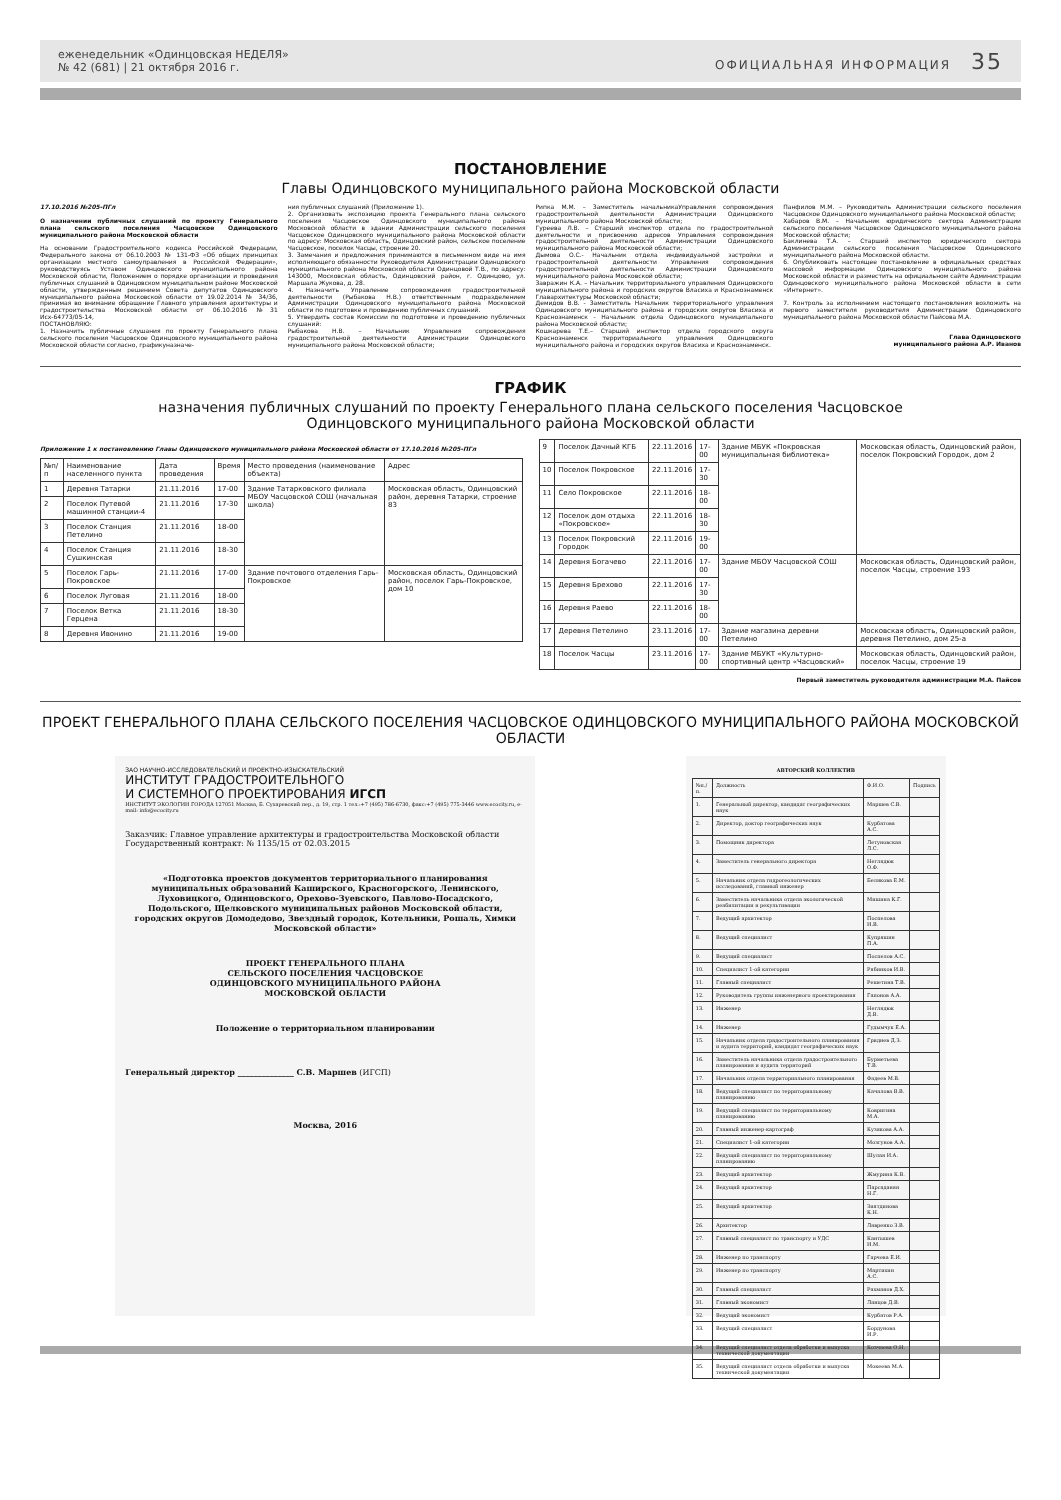еженедельник «Одинцовская НЕДЕЛЯ»
№ 42 (681) | 21 октября 2016 г.
ОФИЦИАЛЬНАЯ ИНФОРМАЦИЯ 35
ПОСТАНОВЛЕНИЕ
Главы Одинцовского муниципального района Московской области
17.10.2016 №205-ПГл
О назначении публичных слушаний по проекту Генерального плана сельского поселения Часцовское Одинцовского муниципального района Московской области
На основании Градостроительного кодекса Российской Федерации, Федерального закона от 06.10.2003 № 131-ФЗ «Об общих принципах организации местного самоуправления в Российской Федерации», руководствуясь Уставом Одинцовского муниципального района Московской области, Положением о порядке организации и проведения публичных слушаний в Одинцовском муниципальном районе Московской области, утвержденным решением Совета депутатов Одинцовского муниципального района Московской области от 19.02.2014 № 34/36, принимая во внимание обращение Главного управления архитектуры и градостроительства Московской области от 06.10.2016 №31 Исх-64773/05-14,
ПОСТАНОВЛЯЮ:
1. Назначить публичные слушания по проекту Генерального плана сельского поселения Часцовское Одинцовского муниципального района Московской области согласно, графикуназначе-
ния публичных слушаний (Приложение 1).
2. Организовать экспозицию проекта Генерального плана сельского поселения Часцовское Одинцовского муниципального района Московской области в здании Администрации сельского поселения Часцовское Одинцовского муниципального района Московской области по адресу: Московская область, Одинцовский район, сельское поселение Часцовское, поселок Часцы, строение 20.
3. Замечания и предложения принимаются в письменном виде на имя исполняющего обязанности Руководителя Администрации Одинцовского муниципального района Московской области Одинцовой Т.В., по адресу: 143000, Московская область, Одинцовский район, г. Одинцово, ул. Маршала Жукова, д. 28.
4. Назначить Управление сопровождения градостроительной деятельности (Рыбакова Н.В.) ответственным подразделением Администрации Одинцовского муниципального района Московской области по подготовке и проведению публичных слушаний.
5. Утвердить состав Комиссии по подготовке и проведению публичных слушаний:
Рыбакова Н.В. – Начальник Управления сопровождения градостроительной деятельности Администрации Одинцовского муниципального района Московской области;
Рипка М.М. – Заместитель начальникаУправления сопровождения градостроительной деятельности Администрации Одинцовского муниципального района Московской области;
Гуреева Л.В. – Старший инспектор отдела по градостроительной деятельности и присвоению адресов Управления сопровождения градостроительной деятельности Администрации Одинцовского муниципального района Московской области;
Дымова О.С.- Начальник отдела индивидуальной застройки и градостроительной деятельности Управления сопровождения градостроительной деятельности Администрации Одинцовского муниципального района Московской области;
Завражин К.А. – Начальник территориального управления Одинцовского муниципального района и городских округов Власиха и Краснознаменск Главархитектуры Московской области;
Демидов В.В. - Заместитель Начальник территориального управления Одинцовского муниципального района и городских округов Власиха и Краснознаменск - Начальник отдела Одинцовского муниципального района Московской области;
Кошкарева Т.Е.– Старший инспектор отдела городского округа Краснознаменск территориального управления Одинцовского муниципального района и городских округов Власиха и Краснознаменск.
Панфилов М.М. – Руководитель Администрации сельского поселения Часцовское Одинцовского муниципального района Московской области;
Хабаров В.М. – Начальник юридического сектора Администрации сельского поселения Часцовское Одинцовского муниципального района Московской области;
Баклинева Т.А. – Старший инспектор юридического сектора Администрации сельского поселения Часцовское Одинцовского муниципального района Московской области.
6. Опубликовать настоящее постановление в официальных средствах массовой информации Одинцовского муниципального района Московской области и разместить на официальном сайте Администрации Одинцовского муниципального района Московской области в сети «Интернет».
7. Контроль за исполнением настоящего постановления возложить на первого заместителя руководителя Администрации Одинцовского муниципального района Московской области Пайсова М.А.
Глава Одинцовского
муниципального района А.Р. Иванов
ГРАФИК
назначения публичных слушаний по проекту Генерального плана сельского поселения Часцовское
Одинцовского муниципального района Московской области
Приложение 1 к постановлению Главы Одинцовского муниципального района Московской области от 17.10.2016 №205-ПГл
| №п/п | Наименование населенного пункта | Дата проведения | Время | Место проведения (наименование объекта) | Адрес |
| --- | --- | --- | --- | --- | --- |
| 1 | Деревня Татарки | 21.11.2016 | 17-00 | Здание Татарковского филиала МБОУ Часцовской СОШ (начальная школа) | Московская область, Одинцовский район, деревня Татарки, строение 83 |
| 2 | Поселок Путевой машинной станции-4 | 21.11.2016 | 17-30 | | |
| 3 | Поселок Станция Петелино | 21.11.2016 | 18-00 | | |
| 4 | Поселок Станция Сушкинская | 21.11.2016 | 18-30 | | |
| 5 | Поселок Гарь-Покровское | 21.11.2016 | 17-00 | Здание почтового отделения Гарь-Покровское | Московская область, Одинцовский район, поселок Гарь-Покровское, дом 10 |
| 6 | Поселок Луговая | 21.11.2016 | 18-00 | | |
| 7 | Поселок Ветка Герцена | 21.11.2016 | 18-30 | | |
| 8 | Деревня Ивонино | 21.11.2016 | 19-00 | | |
| 9 | Поселок Дачный КГБ | 22.11.2016 | 17-00 | Здание МБУК «Покровская муниципальная библиотека» | Московская область, Одинцовский район, поселок Покровский Городок, дом 2 |
| 10 | Поселок Покровское | 22.11.2016 | 17-30 | | |
| 11 | Село Покровское | 22.11.2016 | 18-00 | | |
| 12 | Поселок дом отдыха «Покровское» | 22.11.2016 | 18-30 | | |
| 13 | Поселок Покровский Городок | 22.11.2016 | 19-00 | | |
| 14 | Деревня Богачево | 22.11.2016 | 17-00 | Здание МБОУ Часцовской СОШ | Московская область, Одинцовский район, поселок Часцы, строение 193 |
| 15 | Деревня Брехово | 22.11.2016 | 17-30 | | |
| 16 | Деревня Раево | 22.11.2016 | 18-00 | | |
| 17 | Деревня Петелино | 23.11.2016 | 17-00 | Здание магазина деревни Петелино | Московская область, Одинцовский район, деревня Петелино, дом 25-а |
| 18 | Поселок Часцы | 23.11.2016 | 17-00 | Здание МБУКТ «Культурно-спортивный центр «Часцовский» | Московская область, Одинцовский район, поселок Часцы, строение 19 |
Первый заместитель руководителя администрации М.А. Пайсов
ПРОЕКТ ГЕНЕРАЛЬНОГО ПЛАНА СЕЛЬСКОГО ПОСЕЛЕНИЯ ЧАСЦОВСКОЕ ОДИНЦОВСКОГО МУНИЦИПАЛЬНОГО РАЙОНА МОСКОВСКОЙ ОБЛАСТИ
ЗАО НАУЧНО-ИССЛЕДОВАТЕЛЬСКИЙ И ПРОЕКТНО-ИЗЫСКАТЕЛЬСКИЙ
ИНСТИТУТ ГРАДОСТРОИТЕЛЬНОГО
И СИСТЕМНОГО ПРОЕКТИРОВАНИЯ ИГСП
ИНСТИТУТ ЭКОЛОГИИ ГОРОДА 127051 Москва, Б. Сухаревский пер., д. 19, стр. 1 тел.:+7 (495) 786-6730, факс:+7 (495) 775-3446 www.ecocity.ru, e-mail: info@ecocity.ru
Заказчик: Главное управление архитектуры и градостроительства Московской области Государственный контракт: № 1135/15 от 02.03.2015
«Подготовка проектов документов территориального планирования муниципальных образований Каширского, Красногорского, Ленинского, Луховицкого, Одинцовского, Орехово-Зуевского, Павлово-Посадского, Подольского, Щелковского муниципальных районов Московской области, городских округов Домодедово, Звездный городок, Котельники, Рошаль, Химки Московской области»
ПРОЕКТ ГЕНЕРАЛЬНОГО ПЛАНА
СЕЛЬСКОГО ПОСЕЛЕНИЯ ЧАСЦОВСКОЕ
ОДИНЦОВСКОГО МУНИЦИПАЛЬНОГО РАЙОНА
МОСКОВСКОЙ ОБЛАСТИ
Положение о территориальном планировании
Генеральный директор ______________ С.В. Маршев (ИГСП)
Москва, 2016
АВТОРСКИЙ КОЛЛЕКТИВ
| №п./п. | Должность | Ф.И.О. | Подпись |
| --- | --- | --- | --- |
| 1. | Генеральный директор, кандидат географических наук | Маршев С.В. | |
| 2. | Директор, доктор географических наук | Курбатова А.С. | |
| 3. | Помощник директора | Летуновская Л.С. | |
| 4. | Заместитель генерального директора | Неглядюк О.Ф. | |
| 5. | Начальник отдела гидрогеологических исследований, главный инженер | Белякова Е.М. | |
| 6. | Заместитель начальника отдела экологической реабилитации и рекультивации | Мишина К.Г. | |
| 7. | Ведущий архитектор | Поспелова И.В. | |
| 8. | Ведущий специалист | Купряшин П.А. | |
| 9. | Ведущий специалист | Поспелов А.С. | |
| 10. | Специалист 1-ой категории | Рябинков И.В. | |
| 11. | Главный специалист | Решетина Т.В. | |
| 12. | Руководитель группы инженерного проектирования | Гапонов А.А. | |
| 13. | Инженер | Неглядюк Д.В. | |
| 14. | Инженер | Гудымчук Е.А. | |
| 15. | Начальник отдела градостроительного планирования и аудита территорий, кандидат географических наук | Гриднев Д.З. | |
| 16. | Заместитель начальника отдела градостроительного планирования и аудита территорий | Бурметьева Т.В. | |
| 17. | Начальник отдела территориального планирования | Фадеев М.В. | |
| 18. | Ведущий специалист по территориальному планированию | Качалова В.В. | |
| 19. | Ведущий специалист по территориальному планированию | Ковригина М.А. | |
| 20. | Главный инженер-картограф | Кузякова А.А. | |
| 21. | Специалист 1-ой категории | Мозгунов А.А. | |
| 22. | Ведущий специалист по территориальному планированию | Шулая И.А. | |
| 23. | Ведущий архитектор | Жмурина К.В. | |
| 24. | Ведущий архитектор | Парсаданян Н.Г. | |
| 25. | Ведущий архитектор | Зиятдинова К.Н. | |
| 26. | Архитектор | Лавренко З.В. | |
| 27. | Главный специалист по транспорту и УДС | Кантышев И.М. | |
| 28. | Инженер по транспорту | Гарчева Е.И. | |
| 29. | Инженер по транспорту | Мартихин А.С. | |
| 30. | Главный специалист | Рахманов Д.Х. | |
| 31. | Главный экономист | Ланцов Д.В. | |
| 32. | Ведущий экономист | Курбатов Р.А. | |
| 33. | Ведущий специалист | Бордунова И.Р. | |
| 34. | Ведущий специалист отдела обработки и выпуска технической документации | Козчаева О.Н. | |
| 35. | Ведущий специалист отдела обработки и выпуска технической документации | Мокеева М.А. | |